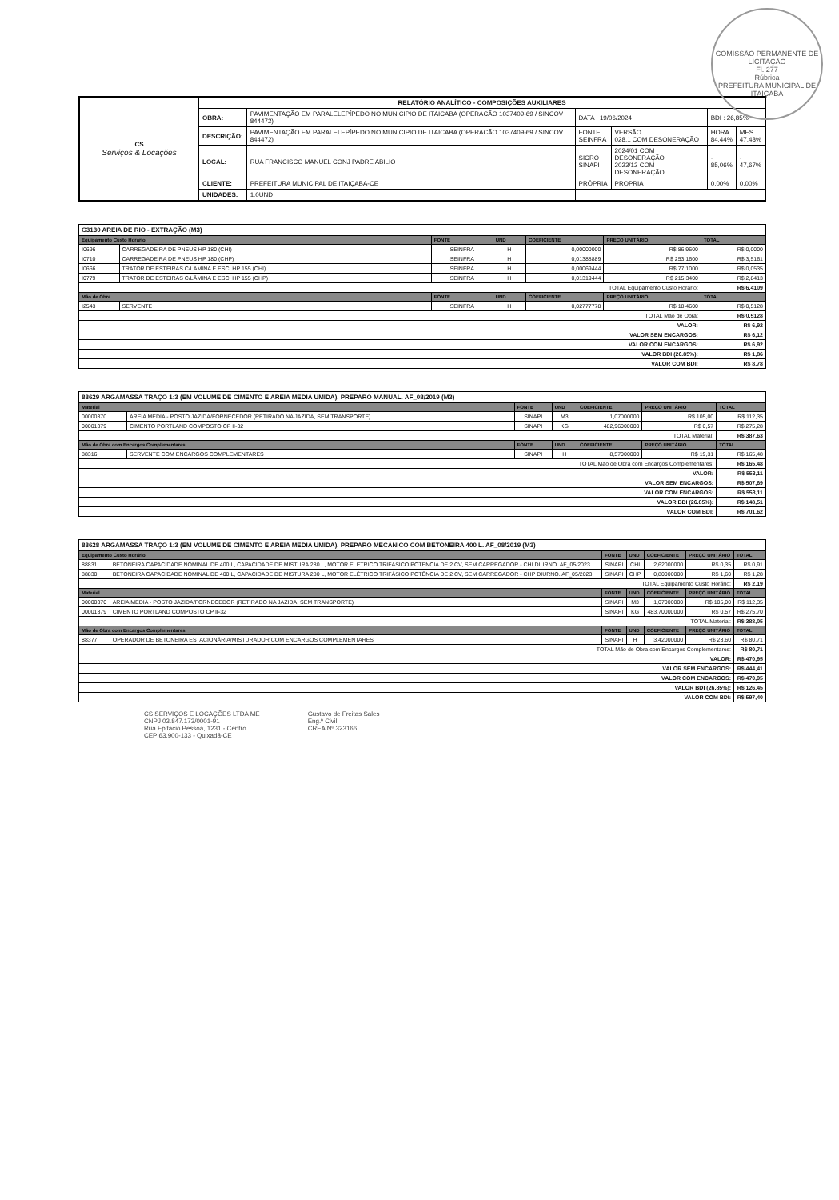COMISSÃO PERMANENTE DE LICITAÇÃO
Fl. 277
Rúbrica
PREFEITURA MUNICIPAL DE ITAIÇABA
| CS Serviços & Locações | RELATÓRIO ANALÍTICO - COMPOSIÇÕES AUXILIARES | | | | | |
| | OBRA: | PAVIMENTAÇÃO EM PARALELEPÍPEDO NO MUNICIPIO DE ITAICABA (OPERACÃO 1037409-69 / SINCOV 844472) | DATA : 19/06/2024 | | BDI : 26,85% | |
| | DESCRIÇÃO: | PAVIMENTAÇÃO EM PARALELEPÍPEDO NO MUNICIPIO DE ITAICABA (OPERACÃO 1037409-69 / SINCOV 844472) | FONTE SEINFRA | VERSÃO 028.1 COM DESONERAÇÃO | HORA 84,44% | MES 47,48% |
| | LOCAL: | RUA FRANCISCO MANUEL CONJ PADRE ABILIO | SICRO SINAPI | 2024/01 COM DESONERAÇÃO 2023/12 COM DESONERAÇÃO | - 85,06% | - 47,67% |
| | CLIENTE: | PREFEITURA MUNICIPAL DE ITAIÇABA-CE | PRÓPRIA | PROPRIA | 0,00% | 0,00% |
| | UNIDADES: | 1.0UND | | | | |
| C3130 AREIA DE RIO - EXTRAÇÃO (M3) | | | | | | |
| Equipamento Custo Horário | | FONTE | UND | COEFICIENTE | PREÇO UNITÁRIO | TOTAL |
| I0696 | CARREGADEIRA DE PNEUS HP 180 (CHI) | SEINFRA | H | 0,00000000 | R$ 86,9600 | R$ 0,0000 |
| I0710 | CARREGADEIRA DE PNEUS HP 180 (CHP) | SEINFRA | H | 0,01388889 | R$ 253,1600 | R$ 3,5161 |
| I0666 | TRATOR DE ESTEIRAS C/LÂMINA E ESC. HP 155 (CHI) | SEINFRA | H | 0,00069444 | R$ 77,1000 | R$ 0,0535 |
| I0779 | TRATOR DE ESTEIRAS C/LÂMINA E ESC. HP 155 (CHP) | SEINFRA | H | 0,01319444 | R$ 215,3400 | R$ 2,8413 |
| TOTAL Equipamento Custo Horário: | | | | | | R$ 6,4109 |
| Mão de Obra | | FONTE | UND | COEFICIENTE | PREÇO UNITÁRIO | TOTAL |
| I2543 | SERVENTE | SEINFRA | H | 0,02777778 | R$ 18,4600 | R$ 0,5128 |
| TOTAL Mão de Obra: | | | | | | R$ 0,5128 |
| VALOR: | | | | | | R$ 6,92 |
| VALOR SEM ENCARGOS: | | | | | | R$ 6,12 |
| VALOR COM ENCARGOS: | | | | | | R$ 6,92 |
| VALOR BDI (26.85%): | | | | | | R$ 1,86 |
| VALOR COM BDI: | | | | | | R$ 8,78 |
| 88629 ARGAMASSA TRAÇO 1:3 (EM VOLUME DE CIMENTO E AREIA MÉDIA ÚMIDA), PREPARO MANUAL. AF_08/2019 (M3) | | | | | | |
| Material | | FONTE | UND | COEFICIENTE | PREÇO UNITÁRIO | TOTAL |
| 00000370 | AREIA MEDIA - POSTO JAZIDA/FORNECEDOR (RETIRADO NA JAZIDA, SEM TRANSPORTE) | SINAPI | M3 | 1,07000000 | R$ 105,00 | R$ 112,35 |
| 00001379 | CIMENTO PORTLAND COMPOSTO CP II-32 | SINAPI | KG | 482,96000000 | R$ 0,57 | R$ 275,28 |
| TOTAL Material: | | | | | | R$ 387,63 |
| Mão de Obra com Encargos Complementares | | FONTE | UND | COEFICIENTE | PREÇO UNITÁRIO | TOTAL |
| 88316 | SERVENTE COM ENCARGOS COMPLEMENTARES | SINAPI | H | 8,57000000 | R$ 19,31 | R$ 165,48 |
| TOTAL Mão de Obra com Encargos Complementares: | | | | | | R$ 165,48 |
| VALOR: | | | | | | R$ 553,11 |
| VALOR SEM ENCARGOS: | | | | | | R$ 507,69 |
| VALOR COM ENCARGOS: | | | | | | R$ 553,11 |
| VALOR BDI (26.85%): | | | | | | R$ 148,51 |
| VALOR COM BDI: | | | | | | R$ 701,62 |
| 88628 ARGAMASSA TRAÇO 1:3 (EM VOLUME DE CIMENTO E AREIA MÉDIA ÚMIDA), PREPARO MECÂNICO COM BETONEIRA 400 L. AF_08/2019 (M3) | | | | | | |
| Equipamento Custo Horário | | FONTE | UND | COEFICIENTE | PREÇO UNITÁRIO | TOTAL |
| 88831 | BETONEIRA CAPACIDADE NOMINAL DE 400 L, CAPACIDADE DE MISTURA 280 L, MOTOR ELÉTRICO TRIFÁSICO POTÊNCIA DE 2 CV, SEM CARREGADOR - CHI DIURNO. AF_05/2023 | SINAPI | CHI | 2,62000000 | R$ 0,35 | R$ 0,91 |
| 88830 | BETONEIRA CAPACIDADE NOMINAL DE 400 L, CAPACIDADE DE MISTURA 280 L, MOTOR ELÉTRICO TRIFÁSICO POTÊNCIA DE 2 CV, SEM CARREGADOR - CHP DIURNO. AF_05/2023 | SINAPI | CHP | 0,80000000 | R$ 1,60 | R$ 1,28 |
| TOTAL Equipamento Custo Horário: | | | | | | R$ 2,19 |
| Material | | FONTE | UND | COEFICIENTE | PREÇO UNITÁRIO | TOTAL |
| 00000370 | AREIA MEDIA - POSTO JAZIDA/FORNECEDOR (RETIRADO NA JAZIDA, SEM TRANSPORTE) | SINAPI | M3 | 1,07000000 | R$ 105,00 | R$ 112,35 |
| 00001379 | CIMENTO PORTLAND COMPOSTO CP II-32 | SINAPI | KG | 483,70000000 | R$ 0,57 | R$ 275,70 |
| TOTAL Material: | | | | | | R$ 388,05 |
| Mão de Obra com Encargos Complementares | | FONTE | UND | COEFICIENTE | PREÇO UNITÁRIO | TOTAL |
| 88377 | OPERADOR DE BETONEIRA ESTACIONÁRIA/MISTURADOR COM ENCARGOS COMPLEMENTARES | SINAPI | H | 3,42000000 | R$ 23,60 | R$ 80,71 |
| TOTAL Mão de Obra com Encargos Complementares: | | | | | | R$ 80,71 |
| VALOR: | | | | | | R$ 470,95 |
| VALOR SEM ENCARGOS: | | | | | | R$ 444,41 |
| VALOR COM ENCARGOS: | | | | | | R$ 470,95 |
| VALOR BDI (26.85%): | | | | | | R$ 126,45 |
| VALOR COM BDI: | | | | | | R$ 597,40 |
CS SERVIÇOS E LOCAÇÕES LTDA ME
CNPJ 03.847.173/0001-91
Rua Epitácio Pessoa, 1231 - Centro
CEP 63.900-133 - Quixadá-CE
Gustavo de Freitas Sales
Eng.º Civil
CREA Nº 323166